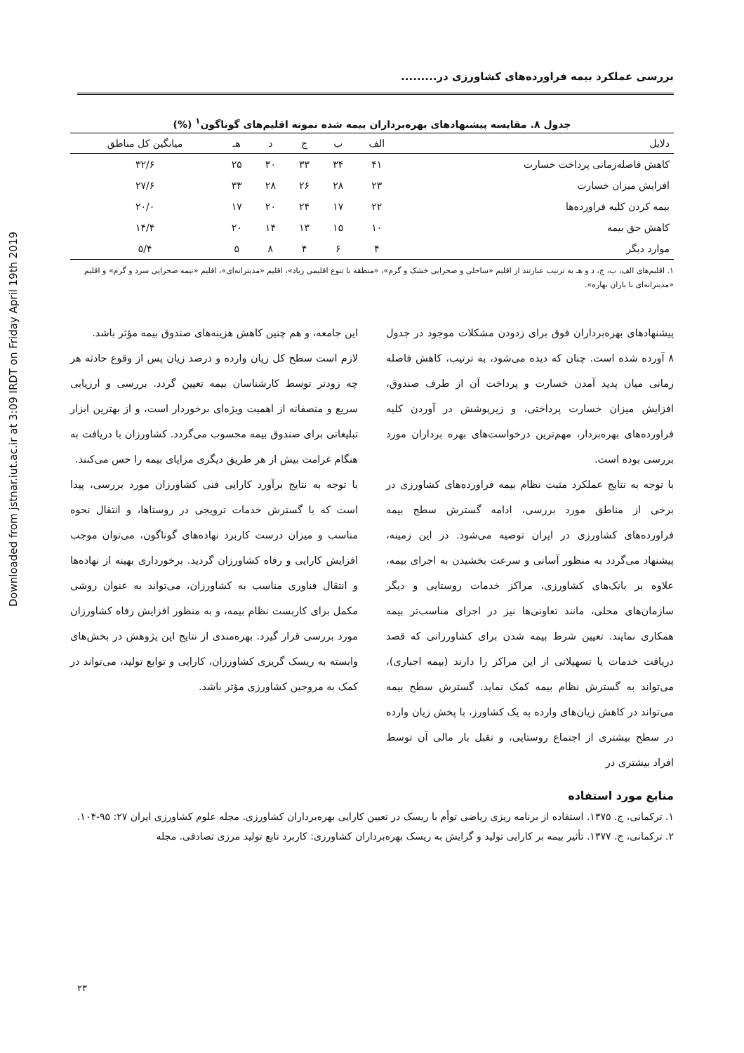Downloaded from jstnar.iut.ac.ir at 3:09 IRDT on Friday April 19th 2019
بررسی عملکرد بیمه فراورده‌های کشاورزی در.........
جدول ۸. مقایسه پیشنهادهای بهره‌برداران بیمه شده نمونه اقلیم‌های گوناگون<sup>۱</sup> (%)
| دلایل | الف | ب | ج | د | هـ | میانگین کل مناطق |
| --- | --- | --- | --- | --- | --- | --- |
| کاهش فاصله‌زمانی پرداخت خسارت | ۴۱ | ۳۴ | ۳۳ | ۳۰ | ۲۵ | ۳۲/۶ |
| افزایش میزان خسارت | ۲۳ | ۲۸ | ۲۶ | ۲۸ | ۳۳ | ۲۷/۶ |
| بیمه کردن کلیه فراورده‌ها | ۲۲ | ۱۷ | ۲۴ | ۲۰ | ۱۷ | ۲۰/۰ |
| کاهش حق بیمه | ۱۰ | ۱۵ | ۱۳ | ۱۴ | ۲۰ | ۱۴/۴ |
| موارد دیگر | ۴ | ۶ | ۴ | ۸ | ۵ | ۵/۴ |
۱. اقلیم‌های الف، ب، ج، د و هـ به ترتیب عبارتند از اقلیم «ساحلی و صحرایی خشک و گرم»، «منطقه با تنوع اقلیمی زیاد»، اقلیم «مدیترانه‌ای»، اقلیم «نیمه صحرایی سرد و گرم» و اقلیم «مدیترانه‌ای با باران بهاره».
پیشنهادهای بهره‌برداران فوق برای زدودن مشکلات موجود در جدول ۸ آورده شده است. چنان که دیده می‌شود، به ترتیب، کاهش فاصله زمانی میان پدید آمدن خسارت و پرداخت آن از طرف صندوق، افزایش میزان خسارت پرداختی، و زیرپوشش در آوردن کلیه فراورده‌های بهره‌بردار، مهم‌ترین درخواست‌های بهره برداران مورد بررسی بوده است.
با توجه به نتایج عملکرد مثبت نظام بیمه فراورده‌های کشاورزی در برخی از مناطق مورد بررسی، ادامه گسترش سطح بیمه فراورده‌های کشاورزی در ایران توصیه می‌شود. در این زمینه، پیشنهاد می‌گردد به منظور آسانی و سرعت بخشیدن به اجرای بیمه، علاوه بر بانک‌های کشاورزی، مراکز خدمات روستایی و دیگر سازمان‌های محلی، مانند تعاونی‌ها نیز در اجرای مناسب‌تر بیمه همکاری نمایند. تعیین شرط بیمه شدن برای کشاورزانی که قصد دریافت خدمات یا تسهیلاتی از این مراکز را دارند (بیمه اجباری)، می‌تواند به گسترش نظام بیمه کمک نماید. گسترش سطح بیمه می‌تواند در کاهش زیان‌های وارده به یک کشاورز، با پخش زیان وارده در سطح بیشتری از اجتماع روستایی، و تقبل بار مالی آن توسط افراد بیشتری در
این جامعه، و هم چنین کاهش هزینه‌های صندوق بیمه مؤثر باشد.
لازم است سطح کل زیان وارده و درصد زیان پس از وقوع حادثه هر چه زودتر توسط کارشناسان بیمه تعیین گردد. بررسی و ارزیابی سریع و منصفانه از اهمیت ویژه‌ای برخوردار است، و از بهترین ابزار تبلیغاتی برای صندوق بیمه محسوب می‌گردد. کشاورزان با دریافت به هنگام غرامت بیش از هر طریق دیگری مزایای بیمه را حس می‌کنند.
با توجه به نتایج برآورد کارایی فنی کشاورزان مورد بررسی، پیدا است که با گسترش خدمات ترویجی در روستاها، و انتقال نحوه مناسب و میزان درست کاربرد نهاده‌های گوناگون، می‌توان موجب افزایش کارایی و رفاه کشاورزان گردید. برخورداری بهینه از نهاده‌ها و انتقال فناوری مناسب به کشاورزان، می‌تواند به عنوان روشی مکمل برای کاربست نظام بیمه، و به منظور افزایش رفاه کشاورزان مورد بررسی قرار گیرد. بهره‌مندی از نتایج این پژوهش در بخش‌های وابسته به ریسک گریزی کشاورزان، کارایی و توابع تولید، می‌تواند در کمک به مروجین کشاورزی مؤثر باشد.
منابع مورد استفاده
۱. ترکمانی، ج. ۱۳۷۵. استفاده از برنامه ریزی ریاضی توأم با ریسک در تعیین کارایی بهره‌برداران کشاورزی. مجله علوم کشاورزی ایران ۲۷: ۹۵-۱۰۴.
۲. ترکمانی، ج. ۱۳۷۷. تأثیر بیمه بر کارایی تولید و گرایش به ریسک بهره‌برداران کشاورزی: کاربرد تابع تولید مرزی تصادفی. مجله
۲۳